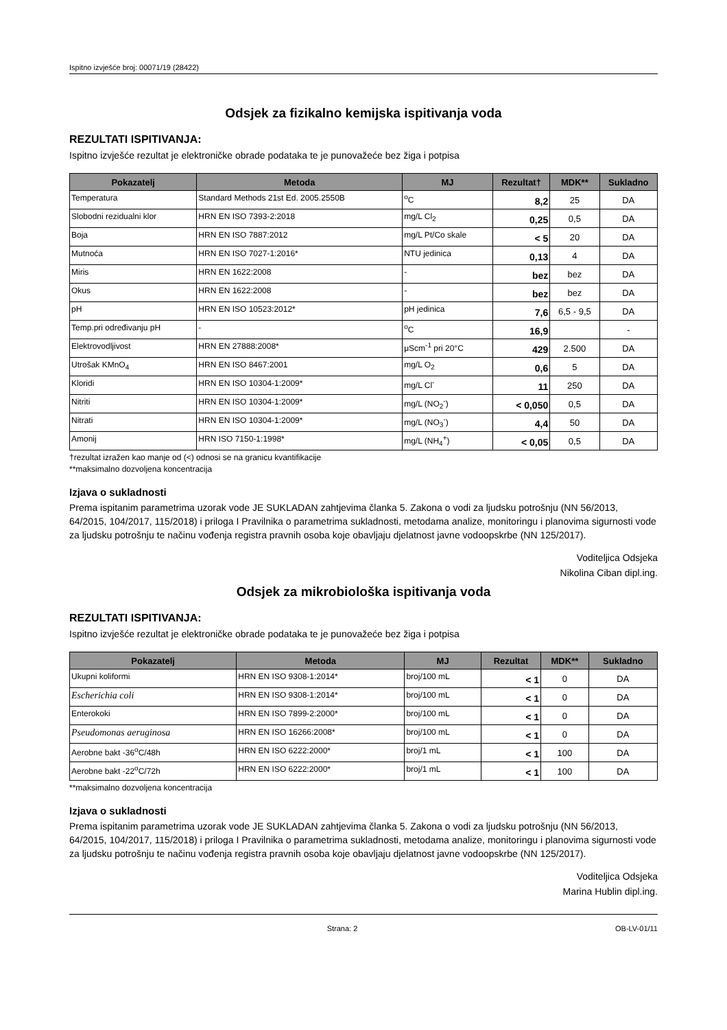Ispitno izvješće broj: 00071/19 (28422)
Odsjek za fizikalno kemijska ispitivanja voda
REZULTATI ISPITIVANJA:
Ispitno izvješće rezultat je elektroničke obrade podataka te je punovažeće bez žiga i potpisa
| Pokazatelj | Metoda | MJ | Rezultat† | MDK** | Sukladno |
| --- | --- | --- | --- | --- | --- |
| Temperatura | Standard Methods 21st Ed. 2005.2550B | <sup>o</sup> C | 8,2 | 25 | DA |
| Slobodni rezidualni klor | HRN EN ISO 7393-2:2018 | mg/L Cl<sub>2</sub> | 0,25 | 0,5 | DA |
| Boja | HRN EN ISO 7887:2012 | mg/L Pt/Co skale | < 5 | 20 | DA |
| Mutnoća | HRN EN ISO 7027-1:2016* | NTU jedinica | 0,13 | 4 | DA |
| Miris | HRN EN 1622:2008 | - | bez | bez | DA |
| Okus | HRN EN 1622:2008 | - | bez | bez | DA |
| pH | HRN EN ISO 10523:2012* | pH jedinica | 7,6 | 6,5 - 9,5 | DA |
| Temp.pri određivanju pH | - | <sup>o</sup> C | 16,9 | | - |
| Elektrovodljivost | HRN EN 27888:2008* | μScm<sup>-1</sup> pri 20°C | 429 | 2.500 | DA |
| Utrošak KMnO<sub>4</sub> | HRN EN ISO 8467:2001 | mg/L O<sub>2</sub> | 0,6 | 5 | DA |
| Kloridi | HRN EN ISO 10304-1:2009* | mg/L Cl<sup>-</sup> | 11 | 250 | DA |
| Nitriti | HRN EN ISO 10304-1:2009* | mg/L (NO<sub>2</sub><sup>-</sup>) | < 0,050 | 0,5 | DA |
| Nitrati | HRN EN ISO 10304-1:2009* | mg/L (NO<sub>3</sub><sup>-</sup>) | 4,4 | 50 | DA |
| Amonij | HRN ISO 7150-1:1998* | mg/L (NH<sub>4</sub><sup>+</sup>) | < 0,05 | 0,5 | DA |
†rezultat izražen kao manje od (<) odnosi se na granicu kvantifikacije
**maksimalno dozvoljena koncentracija
Izjava o sukladnosti
Prema ispitanim parametrima uzorak vode JE SUKLADAN zahtjevima članka 5. Zakona o vodi za ljudsku potrošnju (NN 56/2013, 64/2015, 104/2017, 115/2018) i priloga I Pravilnika o parametrima sukladnosti, metodama analize, monitoringu i planovima sigurnosti vode za ljudsku potrošnju te načinu vođenja registra pravnih osoba koje obavljaju djelatnost javne vodoopskrbe (NN 125/2017).
Voditeljica Odsjeka
Nikolina Ciban dipl.ing.
Odsjek za mikrobiološka ispitivanja voda
REZULTATI ISPITIVANJA:
Ispitno izvješće rezultat je elektroničke obrade podataka te je punovažeće bez žiga i potpisa
| Pokazatelj | Metoda | MJ | Rezultat | MDK** | Sukladno |
| --- | --- | --- | --- | --- | --- |
| Ukupni koliformi | HRN EN ISO 9308-1:2014* | broj/100 mL | < 1 | 0 | DA |
| Escherichia coli | HRN EN ISO 9308-1:2014* | broj/100 mL | < 1 | 0 | DA |
| Enterokoki | HRN EN ISO 7899-2:2000* | broj/100 mL | < 1 | 0 | DA |
| Pseudomonas aeruginosa | HRN EN ISO 16266:2008* | broj/100 mL | < 1 | 0 | DA |
| Aerobne bakt -36<sup>o</sup>C/48h | HRN EN ISO 6222:2000* | broj/1 mL | < 1 | 100 | DA |
| Aerobne bakt -22<sup>o</sup>C/72h | HRN EN ISO 6222:2000* | broj/1 mL | < 1 | 100 | DA |
**maksimalno dozvoljena koncentracija
Izjava o sukladnosti
Prema ispitanim parametrima uzorak vode JE SUKLADAN zahtjevima članka 5. Zakona o vodi za ljudsku potrošnju (NN 56/2013, 64/2015, 104/2017, 115/2018) i priloga I Pravilnika o parametrima sukladnosti, metodama analize, monitoringu i planovima sigurnosti vode za ljudsku potrošnju te načinu vođenja registra pravnih osoba koje obavljaju djelatnost javne vodoopskrbe (NN 125/2017).
Voditeljica Odsjeka
Marina Hublin dipl.ing.
Strana: 2 OB-LV-01/11